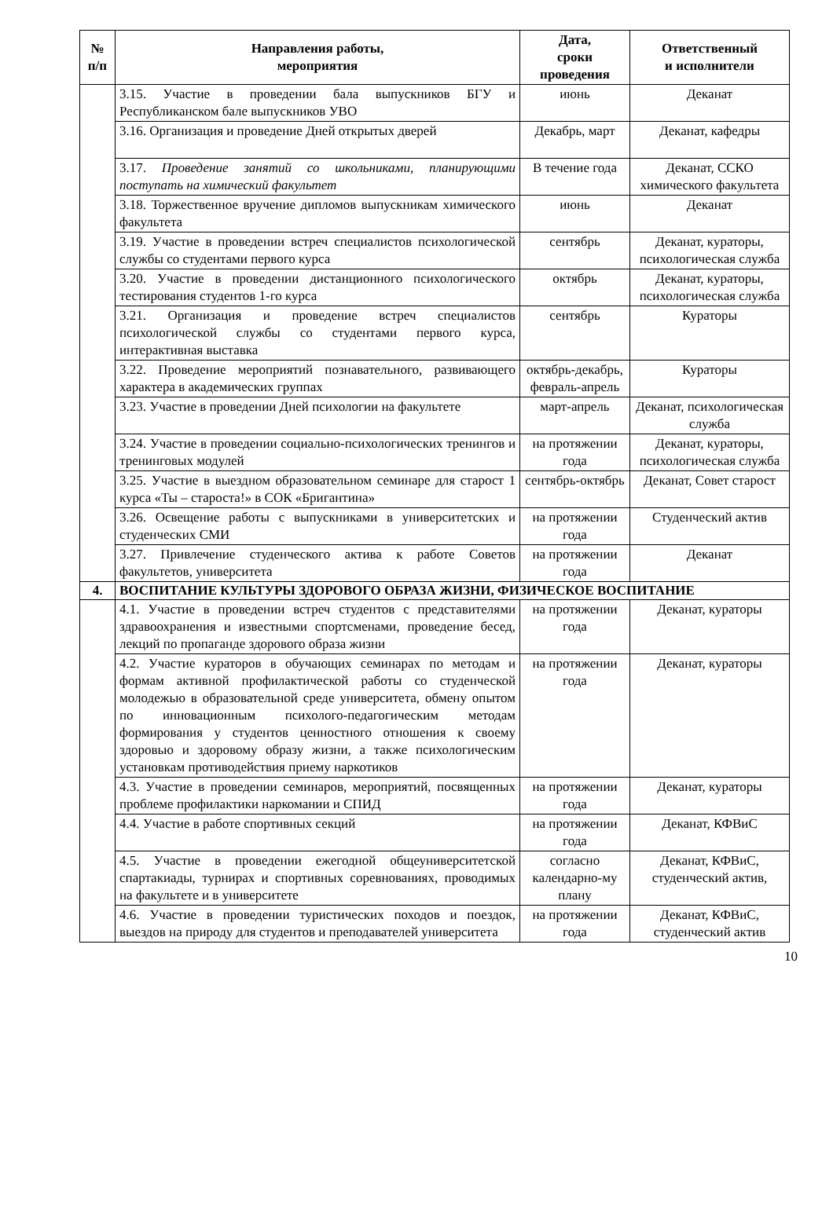| № п/п | Направления работы, мероприятия | Дата, сроки проведения | Ответственный и исполнители |
| --- | --- | --- | --- |
| | 3.15. Участие в проведении бала выпускников БГУ и Республиканском бале выпускников УВО | июнь | Деканат |
| | 3.16. Организация и проведение Дней открытых дверей | Декабрь, март | Деканат, кафедры |
| | 3.17. Проведение занятий со школьниками, планирующими поступать на химический факультет | В течение года | Деканат, ССКО химического факультета |
| | 3.18. Торжественное вручение дипломов выпускникам химического факультета | июнь | Деканат |
| | 3.19. Участие в проведении встреч специалистов психологической службы со студентами первого курса | сентябрь | Деканат, кураторы, психологическая служба |
| | 3.20. Участие в проведении дистанционного психологического тестирования студентов 1-го курса | октябрь | Деканат, кураторы, психологическая служба |
| | 3.21. Организация и проведение встреч специалистов психологической службы со студентами первого курса, интерактивная выставка | сентябрь | Кураторы |
| | 3.22. Проведение мероприятий познавательного, развивающего характера в академических группах | октябрь-декабрь, февраль-апрель | Кураторы |
| | 3.23. Участие в проведении Дней психологии на факультете | март-апрель | Деканат, психологическая служба |
| | 3.24. Участие в проведении социально-психологических тренингов и тренинговых модулей | на протяжении года | Деканат, кураторы, психологическая служба |
| | 3.25. Участие в выездном образовательном семинаре для старост 1 курса «Ты – староста!» в СОК «Бригантина» | сентябрь-октябрь | Деканат, Совет старост |
| | 3.26. Освещение работы с выпускниками в университетских и студенческих СМИ | на протяжении года | Студенческий актив |
| | 3.27. Привлечение студенческого актива к работе Советов факультетов, университета | на протяжении года | Деканат |
| 4. | ВОСПИТАНИЕ КУЛЬТУРЫ ЗДОРОВОГО ОБРАЗА ЖИЗНИ, ФИЗИЧЕСКОЕ ВОСПИТАНИЕ | | |
| | 4.1. Участие в проведении встреч студентов с представителями здравоохранения и известными спортсменами, проведение бесед, лекций по пропаганде здорового образа жизни | на протяжении года | Деканат, кураторы |
| | 4.2. Участие кураторов в обучающих семинарах по методам и формам активной профилактической работы со студенческой молодежью в образовательной среде университета, обмену опытом по инновационным психолого-педагогическим методам формирования у студентов ценностного отношения к своему здоровью и здоровому образу жизни, а также психологическим установкам противодействия приему наркотиков | на протяжении года | Деканат, кураторы |
| | 4.3. Участие в проведении семинаров, мероприятий, посвященных проблеме профилактики наркомании и СПИД | на протяжении года | Деканат, кураторы |
| | 4.4. Участие в работе спортивных секций | на протяжении года | Деканат, КФВиС |
| | 4.5. Участие в проведении ежегодной общеуниверситетской спартакиады, турнирах и спортивных соревнованиях, проводимых на факультете и в университете | согласно календарно-му плану | Деканат, КФВиС, студенческий актив, |
| | 4.6. Участие в проведении туристических походов и поездок, выездов на природу для студентов и преподавателей университета | на протяжении года | Деканат, КФВиС, студенческий актив |
10